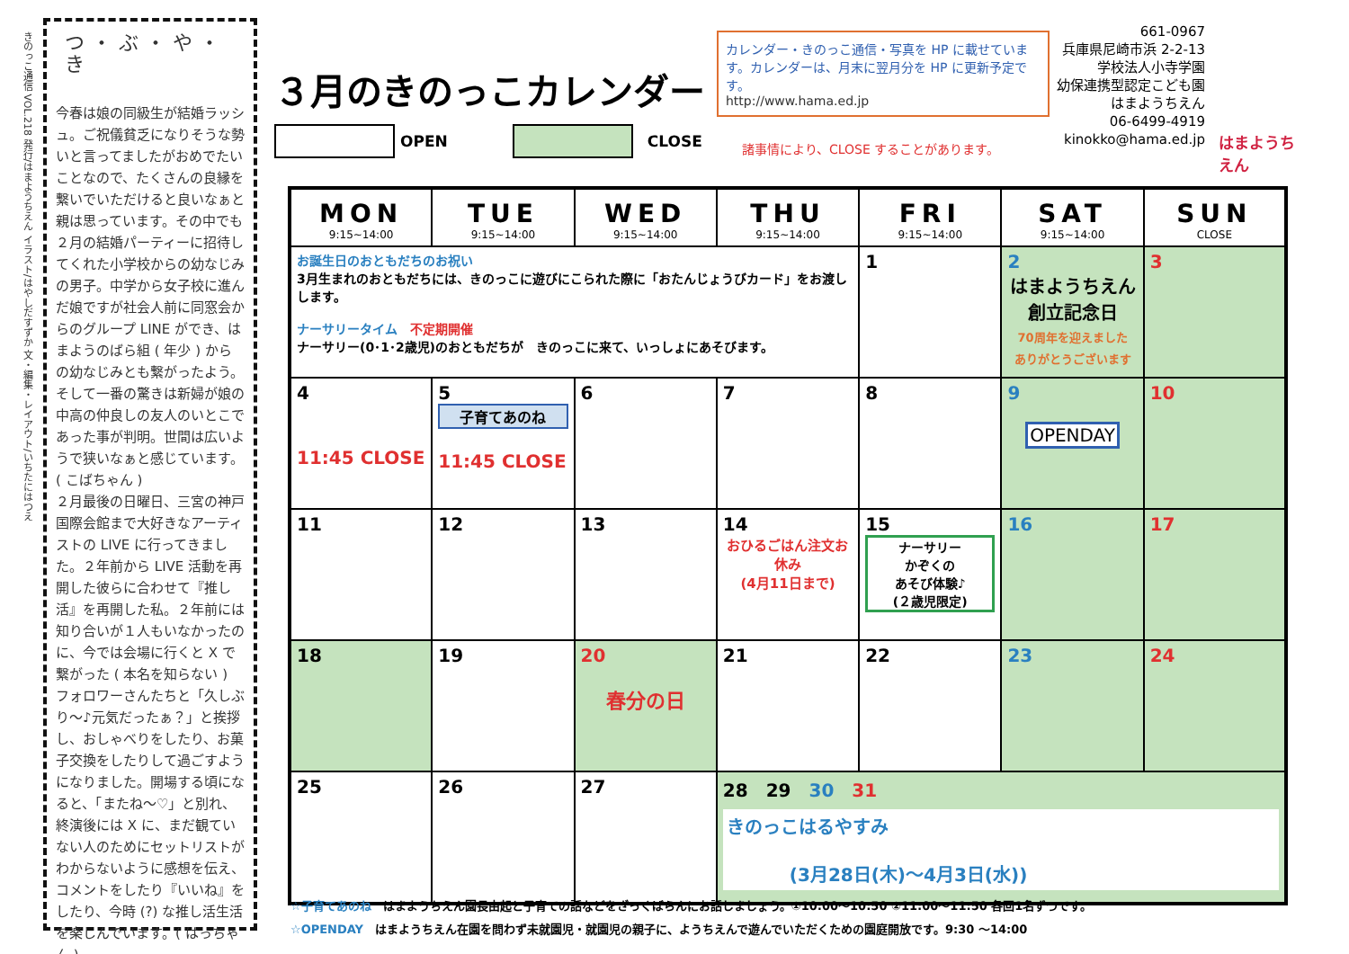きのっこ通信 VOL.218 発行/はまようちえん イラスト/はやしだすずか 文・編集・レイアウト/いちたにはつえ
つ・ぶ・や・き
今春は娘の同級生が結婚ラッシュ。ご祝儀貧乏になりそうな勢いと言ってましたがおめでたいことなので、たくさんの良縁を繋いでいただけると良いなぁと親は思っています。その中でも２月の結婚パーティーに招待してくれた小学校からの幼なじみの男子。中学から女子校に進んだ娘ですが社会人前に同窓会からのグループ LINE ができ、はまようのばら組 ( 年少 ) からの幼なじみとも繋がったよう。そして一番の驚きは新婦が娘の中高の仲良しの友人のいとこであった事が判明。世間は広いようで狭いなぁと感じています。( こばちゃん )
２月最後の日曜日、三宮の神戸国際会館まで大好きなアーティストの LIVE に行ってきました。２年前から LIVE 活動を再開した彼らに合わせて『推し活』を再開した私。２年前には知り合いが１人もいなかったのに、今では会場に行くと X で繋がった ( 本名を知らない ) フォロワーさんたちと「久しぶり～♪元気だったぁ？」と挨拶し、おしゃべりをしたり、お菓子交換をしたりして過ごすようになりました。開場する頃になると、「またね～♡」と別れ、終演後には X に、まだ観ていない人のためにセットリストがわからないように感想を伝え、コメントをしたり『いいね』をしたり、今時 (?) な推し活生活を楽しんでいます。( はっちゃん )
３月のきのっこカレンダー
OPEN CLOSE
カレンダー・きのっこ通信・写真を HP に載せています。カレンダーは、月末に翌月分を HP に更新予定です。
http://www.hama.ed.jp
諸事情により、CLOSE することがあります。
661-0967
兵庫県尼崎市浜 2-2-13
学校法人小寺学園
幼保連携型認定こども園
はまようちえん
06-6499-4919
kinokko@hama.ed.jp
はまようちえん
| MON 9:15~14:00 | TUE 9:15~14:00 | WED 9:15~14:00 | THU 9:15~14:00 | FRI 9:15~14:00 | SAT 9:15~14:00 | SUN CLOSE |
| --- | --- | --- | --- | --- | --- | --- |
| お誕生日のおともだちのお祝い 3月生まれのおともだちには、きのっこに遊びにこられた際に「おたんじょうびカード」をお渡しします。 ナーサリータイム 不定期開催 ナーサリー(0･1･2歳児)のおともだちが きのっこに来て、いっしょにあそびます。 | | | | 1 | 2 はまようちえん 創立記念日 70周年を迎えました ありがとうございます | 3 |
| 4 11:45 CLOSE | 5 子育てあのね 11:45 CLOSE | 6 | 7 | 8 | 9 OPENDAY | 10 |
| 11 | 12 | 13 | 14 おひるごはん注文お休み (4月11日まで) | 15 ナーサリー かぞくの あそび体験♪ (２歳児限定) | 16 | 17 |
| 18 | 19 | 20 春分の日 | 21 | 22 | 23 | 24 |
| 25 | 26 | 27 | 28 29 30 31 きのっこはるやすみ (3月28日(木)～4月3日(水)) | | | |
☆子育てあのね　はまようちえん園長由起と子育ての話などをざっくばらんにお話しましょう。①10:00～10:50 ②11:00～11:50 各回1名ずつです。
☆OPENDAY　はまようちえん在園を問わず未就園児・就園児の親子に、ようちえんで遊んでいただくための園庭開放です。9:30 ～14:00